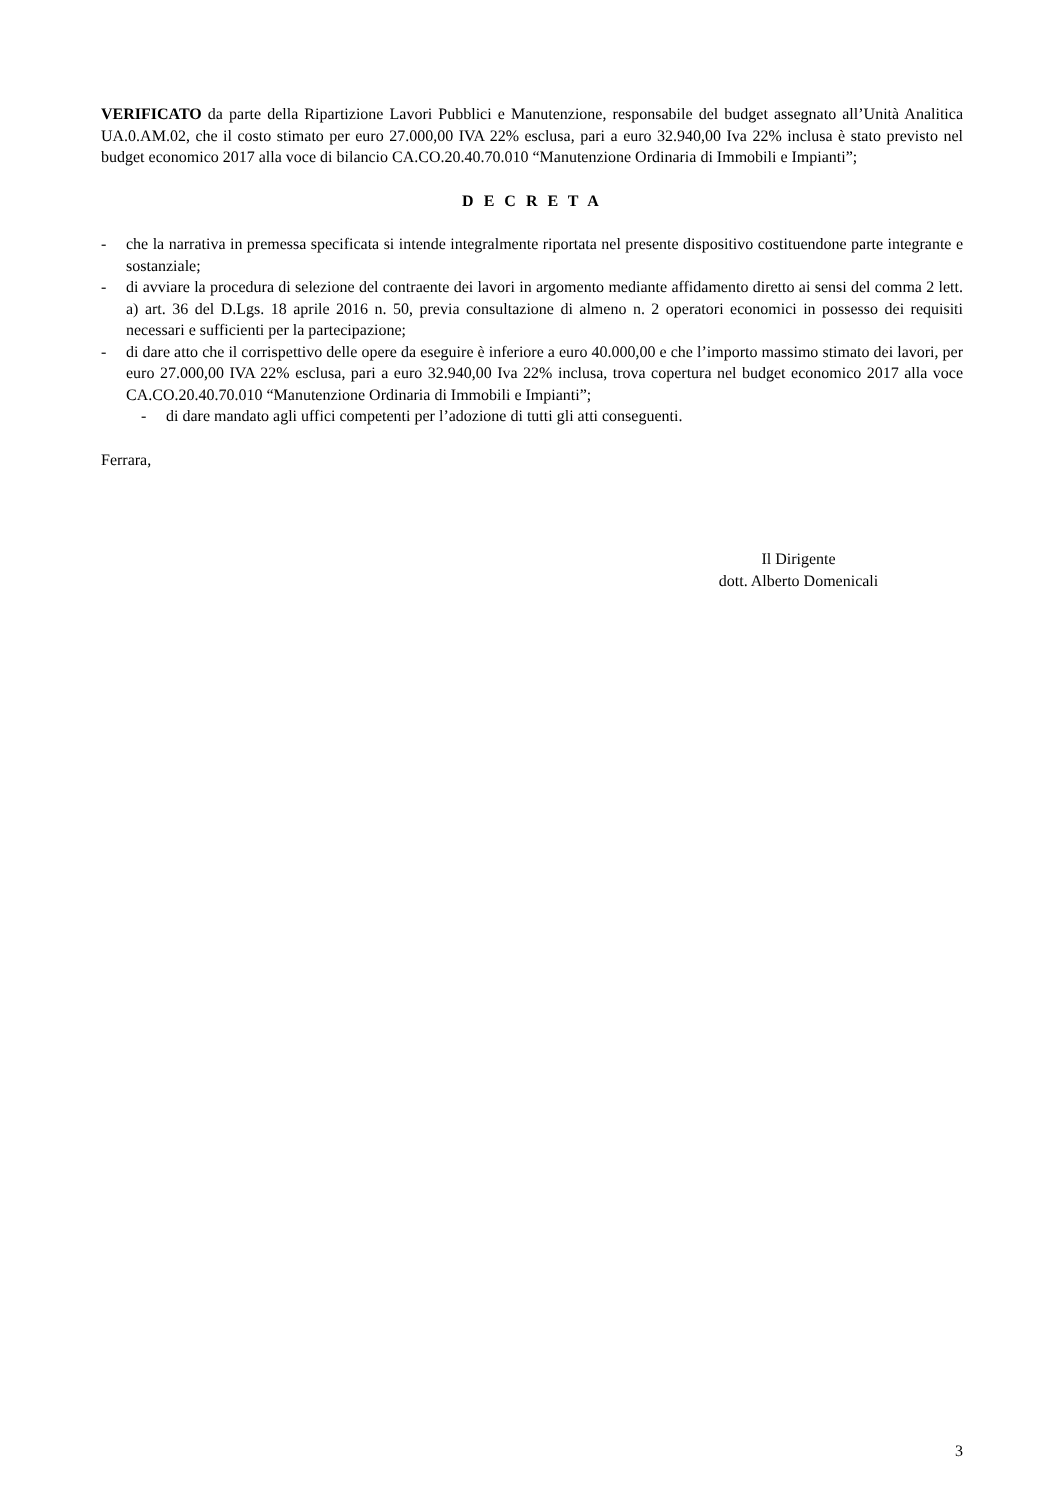VERIFICATO da parte della Ripartizione Lavori Pubblici e Manutenzione, responsabile del budget assegnato all’Unità Analitica UA.0.AM.02, che il costo stimato per euro 27.000,00 IVA 22% esclusa, pari a euro 32.940,00 Iva 22% inclusa è stato previsto nel budget economico 2017 alla voce di bilancio CA.CO.20.40.70.010 “Manutenzione Ordinaria di Immobili e Impianti”;
D E C R E T A
- che la narrativa in premessa specificata si intende integralmente riportata nel presente dispositivo costituendone parte integrante e sostanziale;
- di avviare la procedura di selezione del contraente dei lavori in argomento mediante affidamento diretto ai sensi del comma 2 lett. a) art. 36 del D.Lgs. 18 aprile 2016 n. 50, previa consultazione di almeno n. 2 operatori economici in possesso dei requisiti necessari e sufficienti per la partecipazione;
- di dare atto che il corrispettivo delle opere da eseguire è inferiore a euro 40.000,00 e che l’importo massimo stimato dei lavori, per euro 27.000,00 IVA 22% esclusa, pari a euro 32.940,00 Iva 22% inclusa, trova copertura nel budget economico 2017 alla voce CA.CO.20.40.70.010 “Manutenzione Ordinaria di Immobili e Impianti”;
- di dare mandato agli uffici competenti per l’adozione di tutti gli atti conseguenti.
Ferrara,
Il Dirigente
dott. Alberto Domenicali
3